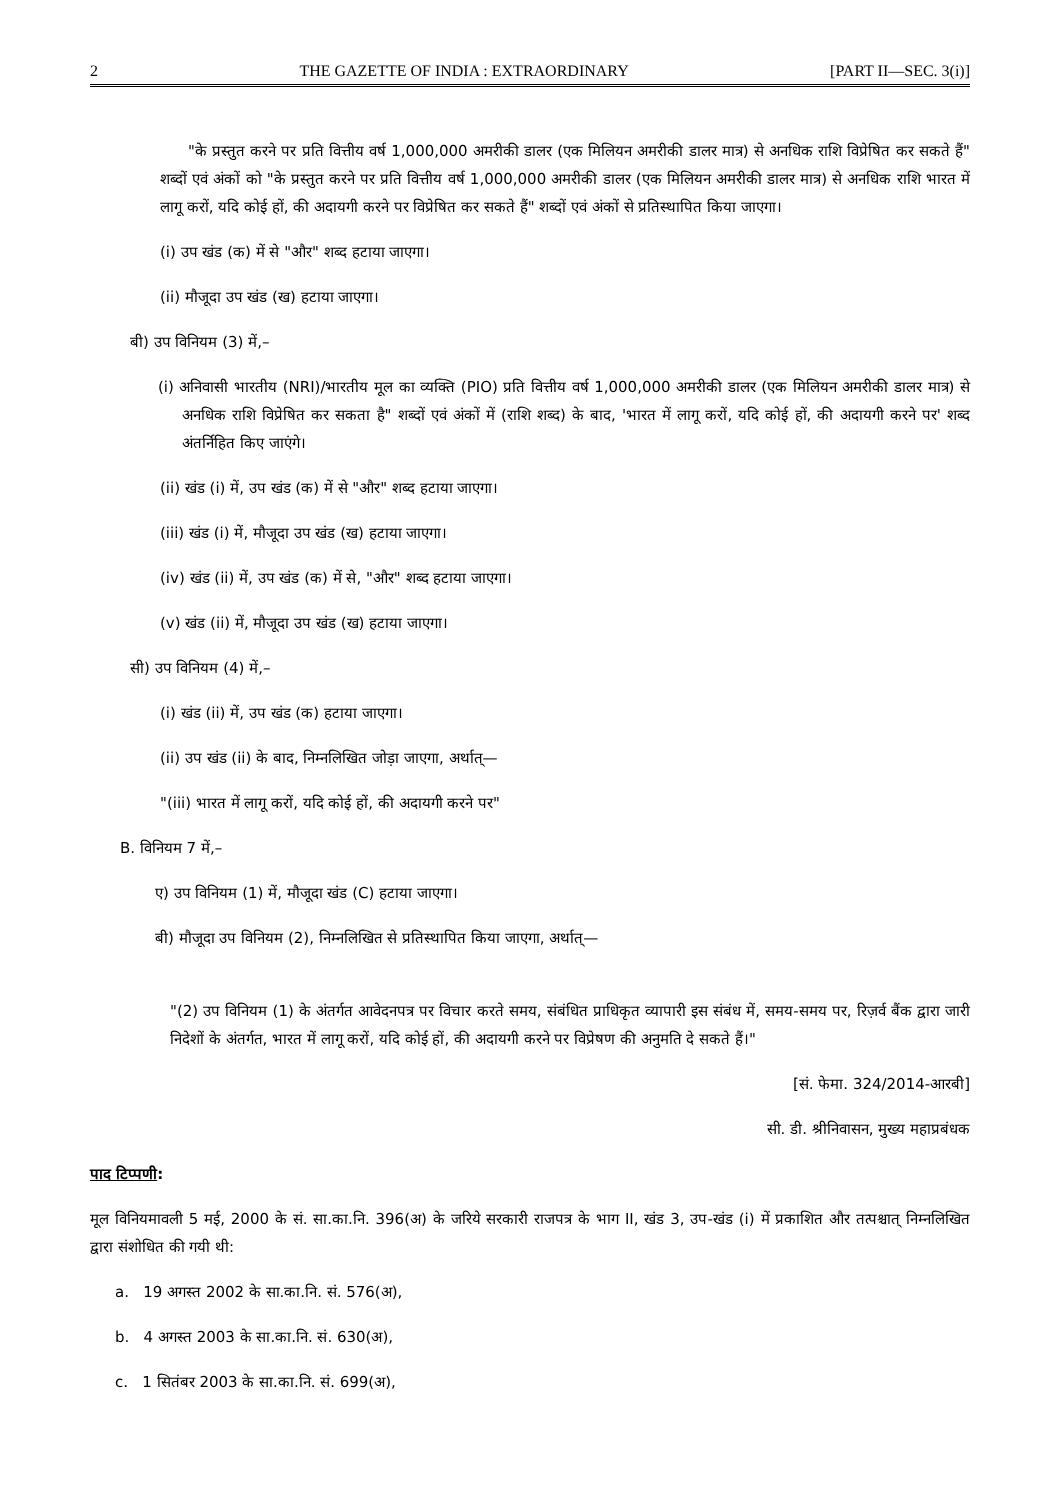2 THE GAZETTE OF INDIA : EXTRAORDINARY [PART II—SEC. 3(i)]
"के प्रस्तुत करने पर प्रति वित्तीय वर्ष 1,000,000 अमरीकी डालर (एक मिलियन अमरीकी डालर मात्र) से अनधिक राशि विप्रेषित कर सकते हैं" शब्दों एवं अंकों को "के प्रस्तुत करने पर प्रति वित्तीय वर्ष 1,000,000 अमरीकी डालर (एक मिलियन अमरीकी डालर मात्र) से अनधिक राशि भारत में लागू करों, यदि कोई हों, की अदायगी करने पर विप्रेषित कर सकते हैं" शब्दों एवं अंकों से प्रतिस्थापित किया जाएगा।
(i) उप खंड (क) में से "और" शब्द हटाया जाएगा।
(ii) मौजूदा उप खंड (ख) हटाया जाएगा।
बी) उप विनियम (3) में,–
(i) अनिवासी भारतीय (NRI)/भारतीय मूल का व्यक्ति (PIO) प्रति वित्तीय वर्ष 1,000,000 अमरीकी डालर (एक मिलियन अमरीकी डालर मात्र) से अनधिक राशि विप्रेषित कर सकता है" शब्दों एवं अंकों में (राशि शब्द) के बाद, 'भारत में लागू करों, यदि कोई हों, की अदायगी करने पर' शब्द अंतर्निहित किए जाएंगे।
(ii) खंड (i) में, उप खंड (क) में से "और" शब्द हटाया जाएगा।
(iii) खंड (i) में, मौजूदा उप खंड (ख) हटाया जाएगा।
(iv) खंड (ii) में, उप खंड (क) में से, "और" शब्द हटाया जाएगा।
(v) खंड (ii) में, मौजूदा उप खंड (ख) हटाया जाएगा।
सी) उप विनियम (4) में,–
(i) खंड (ii) में, उप खंड (क) हटाया जाएगा।
(ii) उप खंड (ii) के बाद, निम्नलिखित जोड़ा जाएगा, अर्थात्—
"(iii) भारत में लागू करों, यदि कोई हों, की अदायगी करने पर"
B. विनियम 7 में,–
ए) उप विनियम (1) में, मौजूदा खंड (C) हटाया जाएगा।
बी) मौजूदा उप विनियम (2), निम्नलिखित से प्रतिस्थापित किया जाएगा, अर्थात्—
"(2) उप विनियम (1) के अंतर्गत आवेदनपत्र पर विचार करते समय, संबंधित प्राधिकृत व्यापारी इस संबंध में, समय-समय पर, रिज़र्व बैंक द्वारा जारी निदेशों के अंतर्गत, भारत में लागू करों, यदि कोई हों, की अदायगी करने पर विप्रेषण की अनुमति दे सकते हैं।"
[सं. फेमा. 324/2014-आरबी]
सी. डी. श्रीनिवासन, मुख्य महाप्रबंधक
पाद टिप्पणी:
मूल विनियमावली 5 मई, 2000 के सं. सा.का.नि. 396(अ) के जरिये सरकारी राजपत्र के भाग II, खंड 3, उप-खंड (i) में प्रकाशित और तत्पश्चात् निम्नलिखित द्वारा संशोधित की गयी थी:
a. 19 अगस्त 2002 के सा.का.नि. सं. 576(अ),
b. 4 अगस्त 2003 के सा.का.नि. सं. 630(अ),
c. 1 सितंबर 2003 के सा.का.नि. सं. 699(अ),